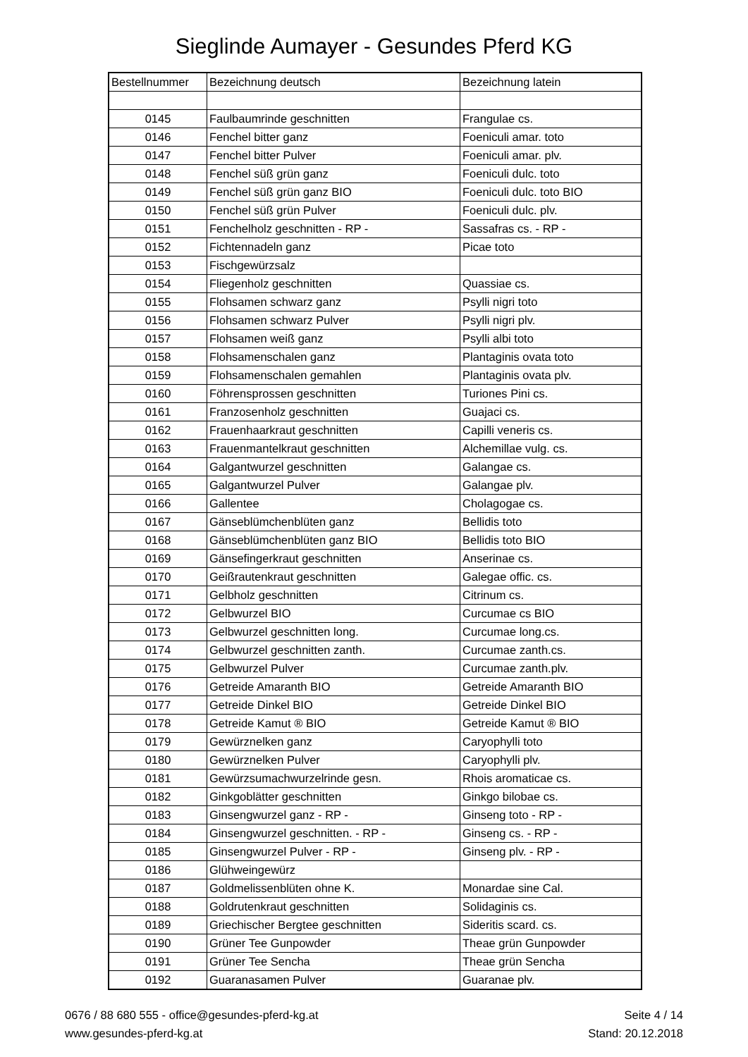Sieglinde Aumayer - Gesundes Pferd KG
| Bestellnummer | Bezeichnung deutsch | Bezeichnung latein |
| --- | --- | --- |
| 0145 | Faulbaumrinde geschnitten | Frangulae cs. |
| 0146 | Fenchel bitter ganz | Foeniculi amar. toto |
| 0147 | Fenchel bitter Pulver | Foeniculi amar. plv. |
| 0148 | Fenchel süß grün ganz | Foeniculi dulc. toto |
| 0149 | Fenchel süß grün ganz BIO | Foeniculi dulc. toto BIO |
| 0150 | Fenchel süß grün Pulver | Foeniculi dulc. plv. |
| 0151 | Fenchelholz geschnitten - RP - | Sassafras cs. - RP - |
| 0152 | Fichtennadeln ganz | Picae toto |
| 0153 | Fischgewürzsalz | |
| 0154 | Fliegenholz geschnitten | Quassiae cs. |
| 0155 | Flohsamen schwarz ganz | Psylli nigri toto |
| 0156 | Flohsamen schwarz Pulver | Psylli nigri plv. |
| 0157 | Flohsamen weiß ganz | Psylli albi toto |
| 0158 | Flohsamenschalen ganz | Plantaginis ovata toto |
| 0159 | Flohsamenschalen gemahlen | Plantaginis ovata plv. |
| 0160 | Föhrensprossen geschnitten | Turiones Pini cs. |
| 0161 | Franzosenholz geschnitten | Guajaci cs. |
| 0162 | Frauenhaarkraut geschnitten | Capilli veneris cs. |
| 0163 | Frauenmantelkraut geschnitten | Alchemillae vulg. cs. |
| 0164 | Galgantwurzel geschnitten | Galangae cs. |
| 0165 | Galgantwurzel Pulver | Galangae plv. |
| 0166 | Gallentee | Cholagogae cs. |
| 0167 | Gänseblümchenblüten ganz | Bellidis toto |
| 0168 | Gänseblümchenblüten ganz BIO | Bellidis toto BIO |
| 0169 | Gänsefingerkraut geschnitten | Anserinae cs. |
| 0170 | Geißrautenkraut geschnitten | Galegae offic. cs. |
| 0171 | Gelbholz geschnitten | Citrinum cs. |
| 0172 | Gelbwurzel BIO | Curcumae cs BIO |
| 0173 | Gelbwurzel geschnitten long. | Curcumae long.cs. |
| 0174 | Gelbwurzel geschnitten zanth. | Curcumae zanth.cs. |
| 0175 | Gelbwurzel Pulver | Curcumae zanth.plv. |
| 0176 | Getreide Amaranth BIO | Getreide Amaranth BIO |
| 0177 | Getreide Dinkel BIO | Getreide Dinkel BIO |
| 0178 | Getreide Kamut ® BIO | Getreide Kamut ® BIO |
| 0179 | Gewürznelken ganz | Caryophylli toto |
| 0180 | Gewürznelken Pulver | Caryophylli plv. |
| 0181 | Gewürzsumachwurzelrinde gesn. | Rhois aromaticae cs. |
| 0182 | Ginkgoblätter geschnitten | Ginkgo bilobae cs. |
| 0183 | Ginsengwurzel ganz - RP - | Ginseng toto - RP - |
| 0184 | Ginsengwurzel geschnitten. - RP - | Ginseng cs. - RP - |
| 0185 | Ginsengwurzel Pulver - RP - | Ginseng plv. - RP - |
| 0186 | Glühweingewürz | |
| 0187 | Goldmelissenblüten ohne K. | Monardae sine Cal. |
| 0188 | Goldrutenkraut geschnitten | Solidaginis cs. |
| 0189 | Griechischer Bergtee geschnitten | Sideritis scard. cs. |
| 0190 | Grüner Tee Gunpowder | Theae grün Gunpowder |
| 0191 | Grüner Tee Sencha | Theae grün Sencha |
| 0192 | Guaranasamen Pulver | Guaranae plv. |
0676 / 88 680 555 - office@gesundes-pferd-kg.at
www.gesundes-pferd-kg.at
Seite 4 / 14
Stand: 20.12.2018